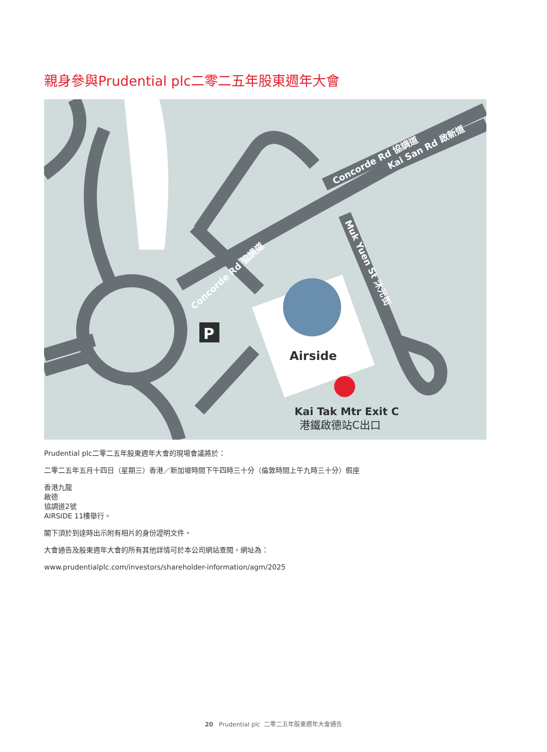親身參與Prudential plc二零二五年股東週年大會
P
Airside
Kai Tak Mtr Exit C
港鐵啟德站C出口
Concorde Rd 協調道
Kai San Rd 啟新道
Concorde Rd 協調道
Muk Yuen St 沐元街
Prudential plc二零二五年股東週年大會的現場會議將於：
二零二五年五月十四日（星期三）香港／新加坡時間下午四時三十分（倫敦時間上午九時三十分）假座
香港九龍
啟德
協調道2號
AIRSIDE 11樓舉行。
閣下須於到達時出示附有相片的身份證明文件。
大會通告及股東週年大會的所有其他詳情可於本公司網站查閱，網址為：
www.prudentialplc.com/investors/shareholder-information/agm/2025
20 Prudential plc 二零二五年股東週年大會通告